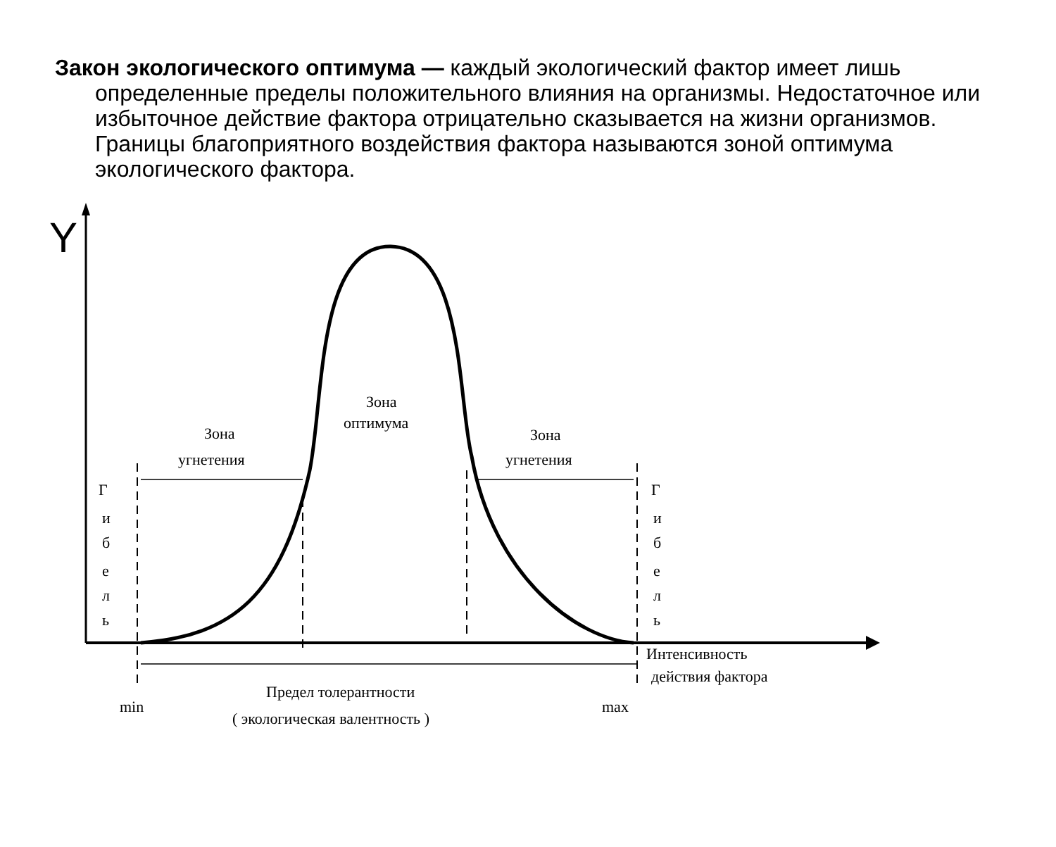Закон экологического оптимума — каждый экологический фактор имеет лишь определенные пределы положительного влияния на организмы. Недостаточное или избыточное действие фактора отрицательно сказывается на жизни организмов. Границы благоприятного воздействия фактора называются зоной оптимума экологического фактора.
Y
Зона
оптимума
Зона
угнетения
Зона
угнетения
Г
и
б
е
л
ь
Г
и
б
е
л
ь
Интенсивность
действия фактора
Предел толерантности
( экологическая валентность )
min
max